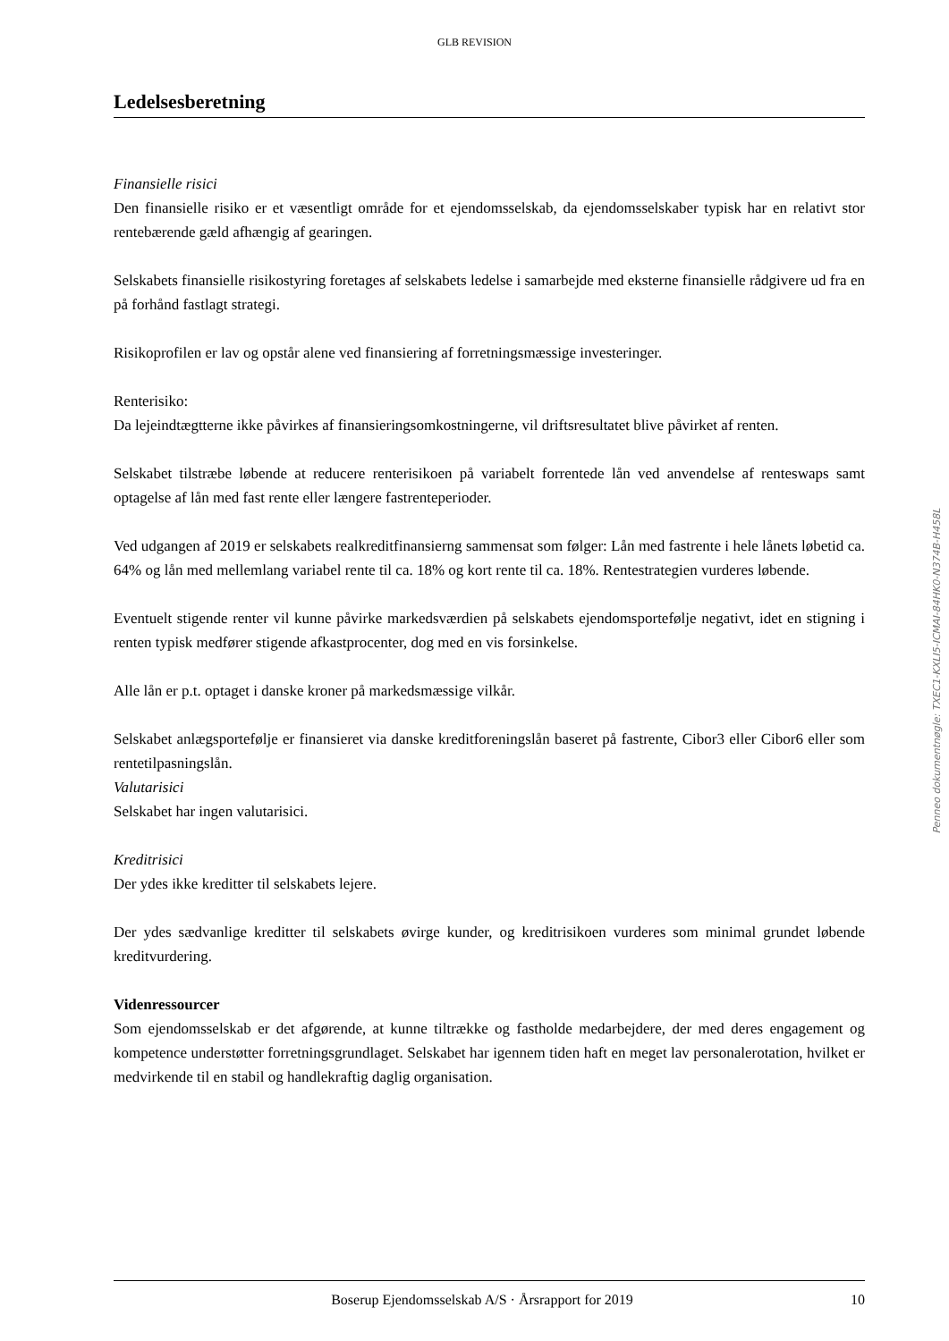GLB REVISION
Ledelsesberetning
Finansielle risici
Den finansielle risiko er et væsentligt område for et ejendomsselskab, da ejendomsselskaber typisk har en relativt stor rentebærende gæld afhængig af gearingen.
Selskabets finansielle risikostyring foretages af selskabets ledelse i samarbejde med eksterne finansielle rådgivere ud fra en på forhånd fastlagt strategi.
Risikoprofilen er lav og opstår alene ved finansiering af forretningsmæssige investeringer.
Renterisiko:
Da lejeindtægtterne ikke påvirkes af finansieringsomkostningerne, vil driftsresultatet blive påvirket af renten.
Selskabet tilstræbe løbende at reducere renterisikoen på variabelt forrentede lån ved anvendelse af renteswaps samt optagelse af lån med fast rente eller længere fastrenteperioder.
Ved udgangen af 2019 er selskabets realkreditfinansierng sammensat som følger: Lån med fastrente i hele lånets løbetid ca. 64% og lån med mellemlang variabel rente til ca. 18% og kort rente til ca. 18%. Rentestrategien vurderes løbende.
Eventuelt stigende renter vil kunne påvirke markedsværdien på selskabets ejendomsportefølje negativt, idet en stigning i renten typisk medfører stigende afkastprocenter, dog med en vis forsinkelse.
Alle lån er p.t. optaget i danske kroner på markedsmæssige vilkår.
Selskabet anlægsportefølje er finansieret via danske kreditforeningslån baseret på fastrente, Cibor3 eller Cibor6 eller som rentetilpasningslån.
Valutarisici
Selskabet har ingen valutarisici.
Kreditrisici
Der ydes ikke kreditter til selskabets lejere.
Der ydes sædvanlige kreditter til selskabets øvirge kunder, og kreditrisikoen vurderes som minimal grundet løbende kreditvurdering.
Videnressourcer
Som ejendomsselskab er det afgørende, at kunne tiltrække og fastholde medarbejdere, der med deres engagement og kompetence understøtter forretningsgrundlaget. Selskabet har igennem tiden haft en meget lav personalerotation, hvilket er medvirkende til en stabil og handlekraftig daglig organisation.
Penneo dokumentnøgle: TXEC1-KXLI5-ICMAI-84HK0-N374B-H458L
Boserup Ejendomsselskab A/S · Årsrapport for 2019 10